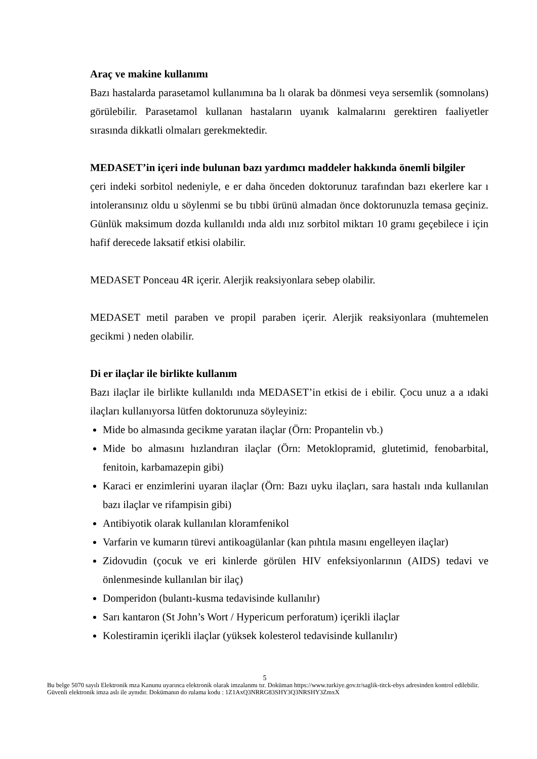Araç ve makine kullanımı
Bazı hastalarda parasetamol kullanımına ba lı olarak ba dönmesi veya sersemlik (somnolans) görülebilir. Parasetamol kullanan hastaların uyanık kalmalarını gerektiren faaliyetler sırasında dikkatli olmaları gerekmektedir.
MEDASET’in içeri inde bulunan bazı yardımcı maddeler hakkında önemli bilgiler
çeri indeki sorbitol nedeniyle, e er daha önceden doktorunuz tarafından bazı ekerlere kar ı intoleransınız oldu u söylenmi se bu tıbbi ürünü almadan önce doktorunuzla temasa geçiniz. Günlük maksimum dozda kullanıldı ında aldı ınız sorbitol miktarı 10 gramı geçebilece i için hafif derecede laksatif etkisi olabilir.
MEDASET Ponceau 4R içerir. Alerjik reaksiyonlara sebep olabilir.
MEDASET metil paraben ve propil paraben içerir. Alerjik reaksiyonlara (muhtemelen gecikmi ) neden olabilir.
Di er ilaçlar ile birlikte kullanım
Bazı ilaçlar ile birlikte kullanıldı ında MEDASET’in etkisi de i ebilir. Çocu unuz a a ıdaki ilaçları kullanıyorsa lütfen doktorunuza söyleyiniz:
Mide bo almasında gecikme yaratan ilaçlar (Örn: Propantelin vb.)
Mide bo almasını hızlandıran ilaçlar (Örn: Metoklopramid, glutetimid, fenobarbital, fenitoin, karbamazepin gibi)
Karaci er enzimlerini uyaran ilaçlar (Örn: Bazı uyku ilaçları, sara hastalı ında kullanılan bazı ilaçlar ve rifampisin gibi)
Antibiyotik olarak kullanılan kloramfenikol
Varfarin ve kumarın türevi antikoagülanlar (kan pıhtıla masını engelleyen ilaçlar)
Zidovudin (çocuk ve eri kinlerde görülen HIV enfeksiyonlarının (AIDS) tedavi ve önlenmesinde kullanılan bir ilaç)
Domperidon (bulantı-kusma tedavisinde kullanılır)
Sarı kantaron (St John’s Wort / Hypericum perforatum) içerikli ilaçlar
Kolestiramin içerikli ilaçlar (yüksek kolesterol tedavisinde kullanılır)
5
Bu belge 5070 sayılı Elektronik mza Kanunu uyarınca elektronik olarak imzalanmı tır. Doküman https://www.turkiye.gov.tr/saglik-titck-ebys adresinden kontrol edilebilir. Güvenli elektronik imza aslı ile aynıdır. Dokümanın do rulama kodu : 1Z1AxQ3NRRG83SHY3Q3NRSHY3ZmxX